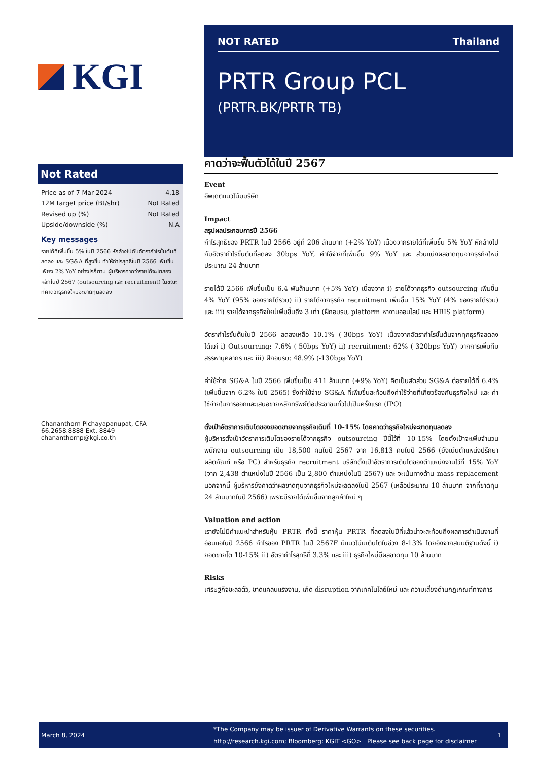KGI
Not Rated
| Price as of 7 Mar 2024 | 4.18 |
| 12M target price (Bt/shr) | Not Rated |
| Revised up (%) | Not Rated |
| Upside/downside (%) | N.A |
Key messages
รายได้ที่เพิ่มขึ้น 5% ในปี 2566 หักล้างไปกับอัตรากำไรขั้นต้นที่ลดลง และ SG&A ที่สูงขึ้น ทำให้กำไรสุทธิในปี 2566 เพิ่มขึ้นเพียง 2% YoY อย่างไรก็ตาม ผู้บริหารคาดว่ารายได้จะโตสองหลักในปี 2567 (outsourcing และ recruitment) ในขณะที่คาดว่าธุรกิจใหม่จะขาดทุนลดลง
Chananthorn Pichayapanupat, CFA
66.2658.8888 Ext. 8849
chananthornp@kgi.co.th
NOT RATED Thailand
PRTR Group PCL
(PRTR.BK/PRTR TB)
คาดว่าจะฟื้นตัวได้ในปี 2567
Event
อัพเดตแนวโน้มบริษัท
Impact
สรุปผลประกอบการปี 2566
กำไรสุทธิของ PRTR ในปี 2566 อยู่ที่ 206 ล้านบาท (+2% YoY) เนื่องจากรายได้ที่เพิ่มขึ้น 5% YoY หักล้างไปกับอัตรากำไรขั้นต้นที่ลดลง 30bps YoY, ค่าใช้จ่ายที่เพิ่มขึ้น 9% YoY และ ส่วนแบ่งผลขาดทุนจากธุรกิจใหม่ประมาณ 24 ล้านบาท
รายได้ปี 2566 เพิ่มขึ้นเป็น 6.4 พันล้านบาท (+5% YoY) เนื่องจาก i) รายได้จากธุรกิจ outsourcing เพิ่มขึ้น 4% YoY (95% ของรายได้รวม) ii) รายได้จากธุรกิจ recruitment เพิ่มขึ้น 15% YoY (4% ของรายได้รวม) และ iii) รายได้จากธุรกิจใหม่เพิ่มขึ้นถึง 3 เท่า (ฝึกอบรม, platform หางานออนไลน์ และ HRIS platform)
อัตรากำไรขั้นต้นในปี 2566 ลดลงเหลือ 10.1% (-30bps YoY) เนื่องจากอัตรากำไรขั้นต้นจากทุกธุรกิจลดลง ได้แก่ i) Outsourcing: 7.6% (-50bps YoY) ii) recruitment: 62% (-320bps YoY) จากการเพิ่มทีมสรรหาบุคลากร และ iii) ฝึกอบรม: 48.9% (-130bps YoY)
ค่าใช้จ่าย SG&A ในปี 2566 เพิ่มขึ้นเป็น 411 ล้านบาท (+9% YoY) คิดเป็นสัดส่วน SG&A ต่อรายได้ที่ 6.4% (เพิ่มขึ้นจาก 6.2% ในปี 2565) ซึ่งค่าใช้จ่าย SG&A ที่เพิ่มขึ้นสะท้อนถึงค่าใช้จ่ายที่เกี่ยวข้องกับธุรกิจใหม่ และ ค่าใช้จ่ายในการออกและเสนอขายหลักทรัพย์ต่อประชาชนทั่วไปเป็นครั้งแรก (IPO)
ตั้งเป้าอัตราการเติบโตของยอดขายจากธุรกิจเดิมที่ 10-15% โดยคาดว่าธุรกิจใหม่จะขาดทุนลดลง
ผู้บริหารตั้งเป้าอัตราการเติบโตของรายได้จากธุรกิจ outsourcing ปีนี้ไว้ที่ 10-15% โดยตั้งเป้าจะเพิ่มจำนวนพนักงาน outsourcing เป็น 18,500 คนในปี 2567 จาก 16,813 คนในปี 2566 (ยังเน้นตำแหน่งปรึกษาผลิตภัณฑ์ หรือ PC) สำหรับธุรกิจ recruitment บริษัทตั้งเป้าอัตราการเติบโตของตำแหน่งงานไว้ที่ 15% YoY (จาก 2,438 ตำแหน่งในปี 2566 เป็น 2,800 ตำแหน่งในปี 2567) และ จะเน้นทางด้าน mass replacement นอกจากนี้ ผู้บริหารยังคาดว่าผลขาดทุนจากธุรกิจใหม่จะลดลงในปี 2567 (เหลือประมาณ 10 ล้านบาท จากที่ขาดทุน 24 ล้านบาทในปี 2566) เพราะมีรายได้เพิ่มขึ้นจากลูกค้าใหม่ ๆ
Valuation and action
เรายังไม่มีคำแนะนำสำหรับหุ้น PRTR ทั้งนี้ ราคาหุ้น PRTR ที่ลดลงในปีที่แล้วน่าจะสะท้อนถึงผลการดำเนินงานที่อ่อนแอในปี 2566 กำไรของ PRTR ในปี 2567F มีแนวโน้มเติบโตในช่วง 8-13% โดยอิงจากสมมติฐานดังนี้ i) ยอดขายโต 10-15% ii) อัตรากำไรสุทธิที่ 3.3% และ iii) ธุรกิจใหม่มีผลขาดทุน 10 ล้านบาท
Risks
เศรษฐกิจชะลอตัว, ขาดแคลนแรงงาน, เกิด disruption จากเทคโนโลยีใหม่ และ ความเสี่ยงด้านกฎเกณฑ์ทางการ
March 8, 2024
*The Company may be issuer of Derivative Warrants on these securities.
http://research.kgi.com; Bloomberg: KGIT <GO> Please see back page for disclaimer
1